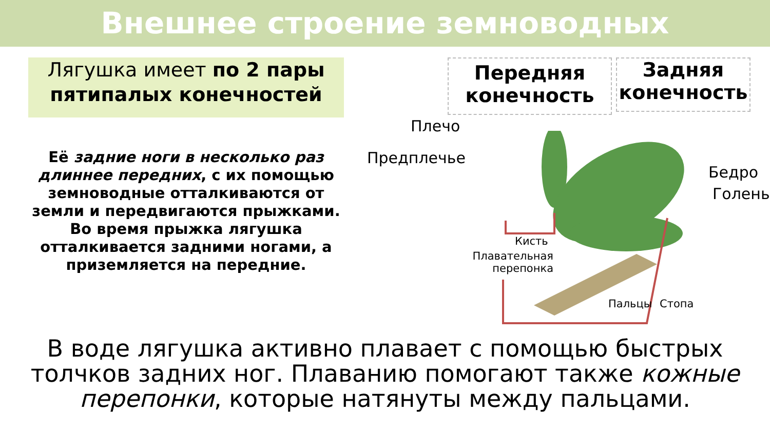Внешнее строение земноводных
Лягушка имеет по 2 пары пятипалых конечностей
Её задние ноги в несколько раз длиннее передних, с их помощью земноводные отталкиваются от земли и передвигаются прыжками. Во время прыжка лягушка отталкивается задними ногами, а приземляется на передние.
Передняя конечность
Задняя конечность
Плечо
Предплечье
Бедро
Голень
Кисть
Плавательная перепонка
Пальцы Стопа
В воде лягушка активно плавает с помощью быстрых толчков задних ног. Плаванию помогают также кожные перепонки, которые натянуты между пальцами.